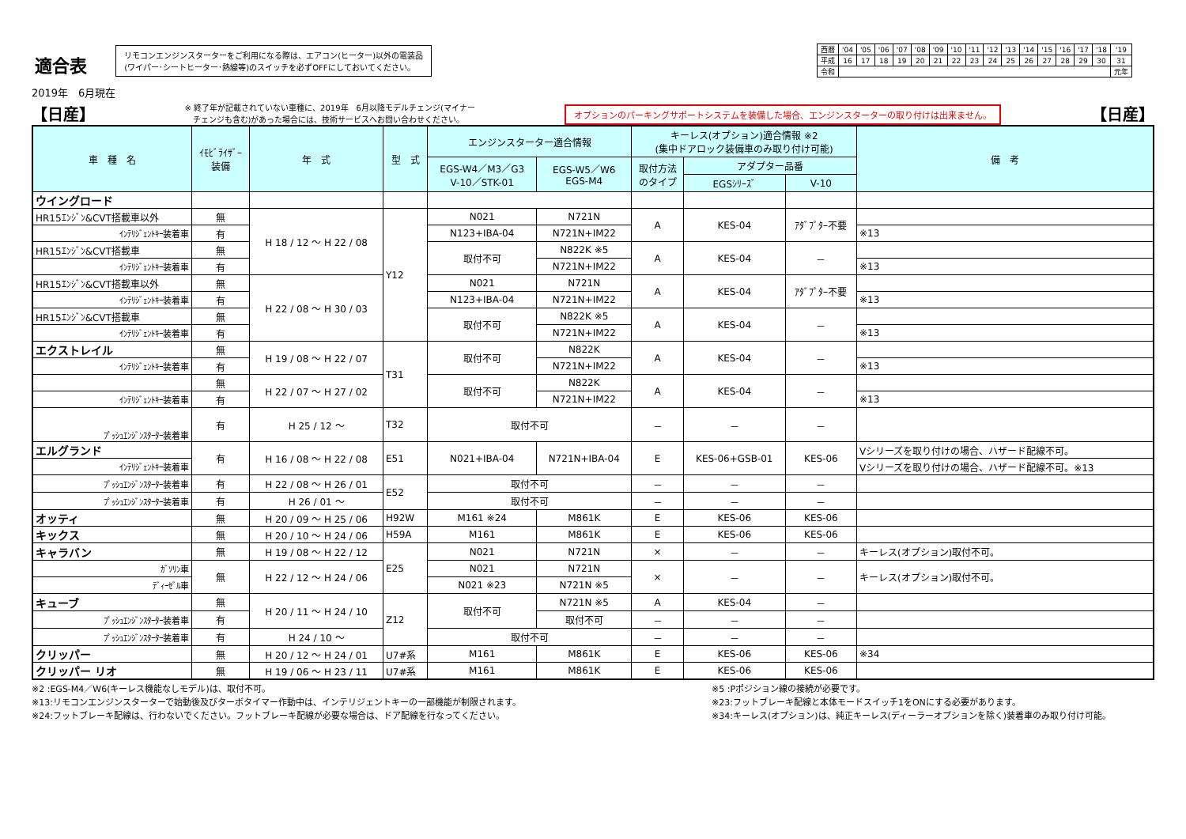適合表
2019年　6月現在
リモコンエンジンスターターをご利用になる際は、エアコン(ヒーター)以外の電装品
(ワイパー･シートヒーター･熱線等)のスイッチを必ずOFFにしておいてください。
| 西暦 | '04 | '05 | '06 | '07 | '08 | '09 | '10 | '11 | '12 | '13 | '14 | '15 | '16 | '17 | '18 | '19 |
| 平成 | 16 | 17 | 18 | 19 | 20 | 21 | 22 | 23 | 24 | 25 | 26 | 27 | 28 | 29 | 30 | 31 |
| 令和 | | | | | | | | | | | | | | | | 元年 |
【日産】
※ 終了年が記載されていない車種に、2019年　6月以降モデルチェンジ(マイナー
　チェンジも含む)があった場合には、技術サービスへお問い合わせください。
オプションのパーキングサポートシステムを装備した場合、エンジンスターターの取り付けは出来ません。
【日産】
| 車 種 名 | ｲﾓﾋﾞﾗｲｻﾞｰ 装備 | 年 式 | 型 式 | エンジンスターター適合情報 | | キーレス(オプション)適合情報 ※2 (集中ドアロック装備車のみ取り付け可能) | | | 備 考 |
| --- | --- | --- | --- | --- | --- | --- | --- | --- | --- |
| | | | | EGS-W4／M3／G3 V-10／STK-01 | EGS-W5／W6 EGS-M4 | 取付方法 のタイプ | アダプター品番 | | |
| | | | | | | | EGSｼﾘｰｽﾞ | V-10 | |
| ウイングロード | | | | | | | | | |
| HR15ｴﾝｼﾞﾝ&CVT搭載車以外 | 無 | H 18 / 12 ～ H 22 / 08 | Y12 | N021 | N721N | A | KES-04 | ｱﾀﾞﾌﾟﾀｰ不要 | |
| ｲﾝﾃﾘｼﾞｪﾝﾄｷｰ装着車 | 有 | | | N123+IBA-04 | N721N+IM22 | | | | ※13 |
| HR15ｴﾝｼﾞﾝ&CVT搭載車 | 無 | | | 取付不可 | N822K ※5 | A | KES-04 | － | |
| ｲﾝﾃﾘｼﾞｪﾝﾄｷｰ装着車 | 有 | | | | N721N+IM22 | | | | ※13 |
| HR15ｴﾝｼﾞﾝ&CVT搭載車以外 | 無 | H 22 / 08 ～ H 30 / 03 | | N021 | N721N | A | KES-04 | ｱﾀﾞﾌﾟﾀｰ不要 | |
| ｲﾝﾃﾘｼﾞｪﾝﾄｷｰ装着車 | 有 | | | N123+IBA-04 | N721N+IM22 | | | | ※13 |
| HR15ｴﾝｼﾞﾝ&CVT搭載車 | 無 | | | 取付不可 | N822K ※5 | A | KES-04 | － | |
| ｲﾝﾃﾘｼﾞｪﾝﾄｷｰ装着車 | 有 | | | | N721N+IM22 | | | | ※13 |
| エクストレイル | 無 | H 19 / 08 ～ H 22 / 07 | T31 | 取付不可 | N822K | A | KES-04 | － | |
| ｲﾝﾃﾘｼﾞｪﾝﾄｷｰ装着車 | 有 | | | | N721N+IM22 | | | | ※13 |
| | 無 | H 22 / 07 ～ H 27 / 02 | | 取付不可 | N822K | A | KES-04 | － | |
| ｲﾝﾃﾘｼﾞｪﾝﾄｷｰ装着車 | 有 | | | | N721N+IM22 | | | | ※13 |
| ﾌﾟｯｼｭｴﾝｼﾞﾝｽﾀｰﾀｰ装着車 | 有 | H 25 / 12 ～ | T32 | 取付不可 | | － | － | － | |
| エルグランド | 有 | H 16 / 08 ～ H 22 / 08 | E51 | N021+IBA-04 | N721N+IBA-04 | E | KES-06+GSB-01 | KES-06 | Vシリーズを取り付けの場合、ハザード配線不可。 |
| ｲﾝﾃﾘｼﾞｪﾝﾄｷｰ装着車 | | | | | | | | | Vシリーズを取り付けの場合、ハザード配線不可。※13 |
| ﾌﾟｯｼｭｴﾝｼﾞﾝｽﾀｰﾀｰ装着車 | 有 | H 22 / 08 ～ H 26 / 01 | E52 | 取付不可 | | － | － | － | |
| ﾌﾟｯｼｭｴﾝｼﾞﾝｽﾀｰﾀｰ装着車 | 有 | H 26 / 01 ～ | | 取付不可 | | － | － | － | |
| オッティ | 無 | H 20 / 09 ～ H 25 / 06 | H92W | M161 ※24 | M861K | E | KES-06 | KES-06 | |
| キックス | 無 | H 20 / 10 ～ H 24 / 06 | H59A | M161 | M861K | E | KES-06 | KES-06 | |
| キャラバン | 無 | H 19 / 08 ～ H 22 / 12 | E25 | N021 | N721N | × | － | － | キーレス(オプション)取付不可。 |
| ｶﾞｿﾘﾝ車 | 無 | H 22 / 12 ～ H 24 / 06 | | N021 | N721N | × | － | － | キーレス(オプション)取付不可。 |
| ﾃﾞｨｰｾﾞﾙ車 | | | | N021 ※23 | N721N ※5 | | | | |
| キューブ | 無 | H 20 / 11 ～ H 24 / 10 | Z12 | 取付不可 | N721N ※5 | A | KES-04 | － | |
| ﾌﾟｯｼｭｴﾝｼﾞﾝｽﾀｰﾀｰ装着車 | 有 | | | | 取付不可 | － | － | － | |
| ﾌﾟｯｼｭｴﾝｼﾞﾝｽﾀｰﾀｰ装着車 | 有 | H 24 / 10 ～ | | 取付不可 | | － | － | － | |
| クリッパー | 無 | H 20 / 12 ～ H 24 / 01 | U7#系 | M161 | M861K | E | KES-06 | KES-06 | ※34 |
| クリッパー リオ | 無 | H 19 / 06 ～ H 23 / 11 | U7#系 | M161 | M861K | E | KES-06 | KES-06 | |
※2 :EGS-M4／W6(キーレス機能なしモデル)は、取付不可。
※13:リモコンエンジンスターターで始動後及びターボタイマー作動中は、インテリジェントキーの一部機能が制限されます。
※24:フットブレーキ配線は、行わないでください。フットブレーキ配線が必要な場合は、ドア配線を行なってください。
※5 :Pポジション線の接続が必要です。
※23:フットブレーキ配線と本体モードスイッチ1をONにする必要があります。
※34:キーレス(オプション)は、純正キーレス(ディーラーオプションを除く)装着車のみ取り付け可能。